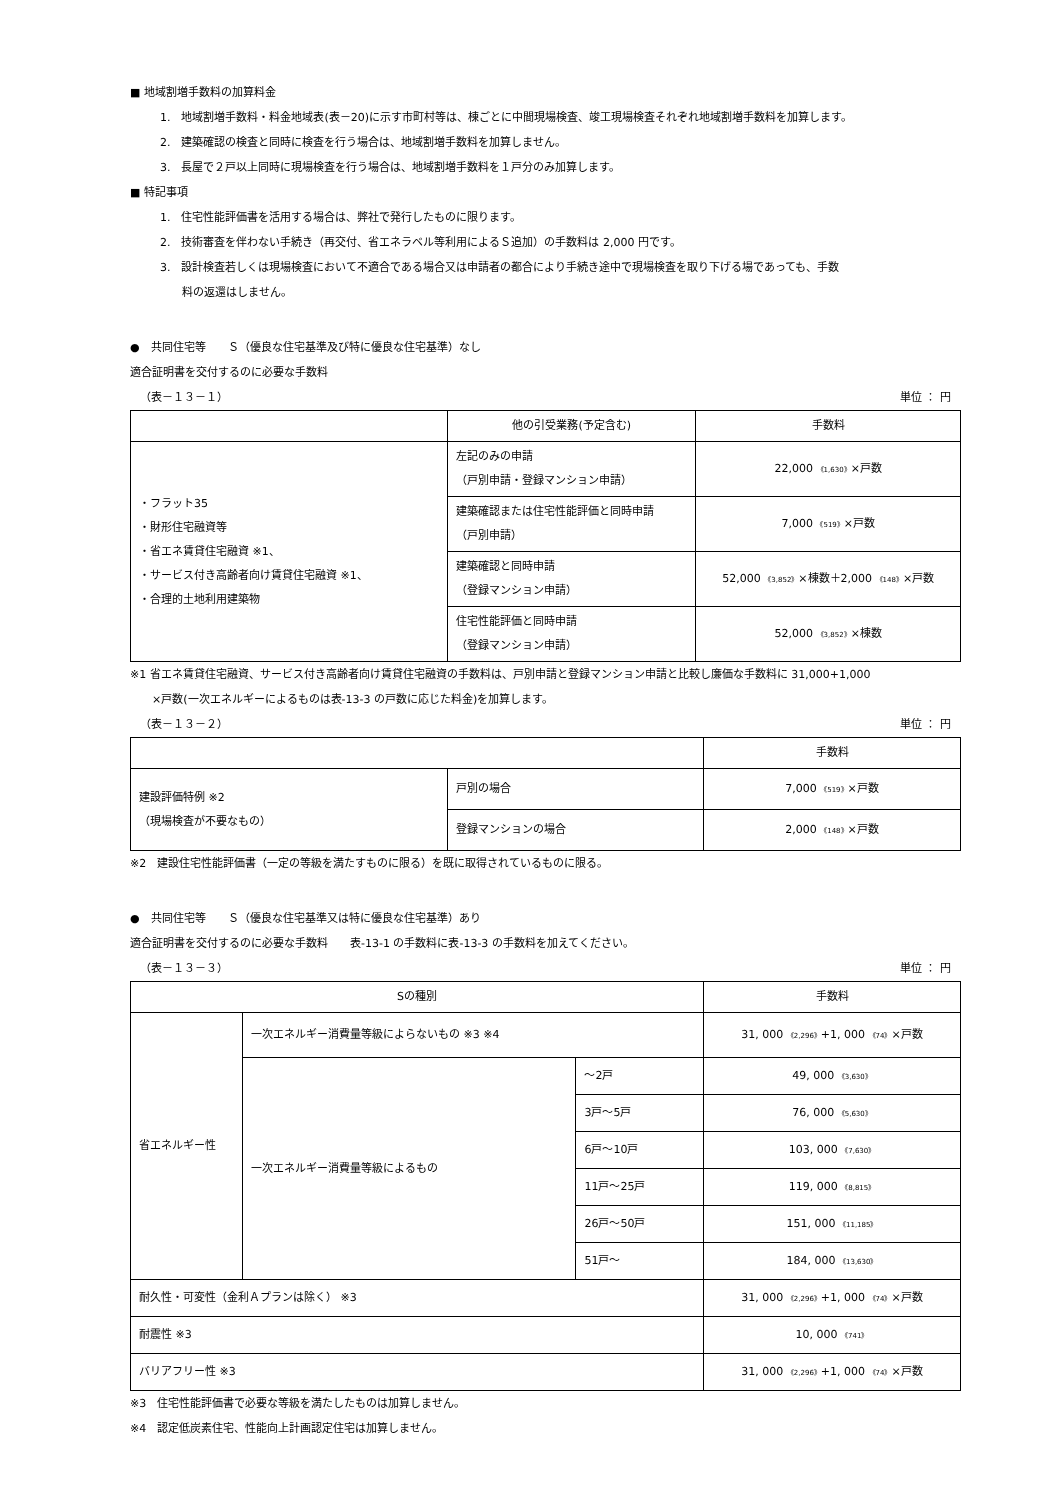■ 地域割増手数料の加算料金
1.　地域割増手数料・料金地域表(表－20)に示す市町村等は、棟ごとに中間現場検査、竣工現場検査それぞれ地域割増手数料を加算します。
2.　建築確認の検査と同時に検査を行う場合は、地域割増手数料を加算しません。
3.　長屋で２戸以上同時に現場検査を行う場合は、地域割増手数料を１戸分のみ加算します。
■ 特記事項
1.　住宅性能評価書を活用する場合は、弊社で発行したものに限ります。
2.　技術審査を伴わない手続き（再交付、省エネラベル等利用によるＳ追加）の手数料は 2,000 円です。
3.　設計検査若しくは現場検査において不適合である場合又は申請者の都合により手続き途中で現場検査を取り下げる場であっても、手数
　　料の返還はしません。
●　共同住宅等　　Ｓ（優良な住宅基準及び特に優良な住宅基準）なし
適合証明書を交付するのに必要な手数料
（表－１３－１） 単位 ： 円
| | 他の引受業務(予定含む) | 手数料 |
| --- | --- | --- |
| ・フラット35 ・財形住宅融資等 ・省エネ賃貸住宅融資 ※1、 ・サービス付き高齢者向け賃貸住宅融資 ※1、 ・合理的土地利用建築物 | 左記のみの申請 （戸別申請・登録マンション申請） | 22,000 《1,630》 ×戸数 |
| | 建築確認または住宅性能評価と同時申請 （戸別申請） | 7,000 《519》 ×戸数 |
| | 建築確認と同時申請 （登録マンション申請） | 52,000 《3,852》 ×棟数＋2,000 《148》 ×戸数 |
| | 住宅性能評価と同時申請 （登録マンション申請） | 52,000 《3,852》 ×棟数 |
※1 省エネ賃貸住宅融資、サービス付き高齢者向け賃貸住宅融資の手数料は、戸別申請と登録マンション申請と比較し廉価な手数料に 31,000+1,000
　　×戸数(一次エネルギーによるものは表-13-3 の戸数に応じた料金)を加算します。
（表－１３－２） 単位 ： 円
| | | 手数料 |
| --- | --- | --- |
| 建設評価特例 ※2 （現場検査が不要なもの） | 戸別の場合 | 7,000 《519》 ×戸数 |
| | 登録マンションの場合 | 2,000 《148》 ×戸数 |
※2　建設住宅性能評価書（一定の等級を満たすものに限る）を既に取得されているものに限る。
●　共同住宅等　　Ｓ（優良な住宅基準又は特に優良な住宅基準）あり
適合証明書を交付するのに必要な手数料　　表-13-1 の手数料に表-13-3 の手数料を加えてください。
（表－１３－３） 単位 ： 円
| Sの種別 | | | 手数料 |
| --- | --- | --- | --- |
| 省エネルギー性 | 一次エネルギー消費量等級によらないもの ※3 ※4 | | 31, 000 《2,296》 +1, 000 《74》 ×戸数 |
| | 一次エネルギー消費量等級によるもの | ～2戸 | 49, 000 《3,630》 |
| | | 3戸～5戸 | 76, 000 《5,630》 |
| | | 6戸～10戸 | 103, 000 《7,630》 |
| | | 11戸～25戸 | 119, 000 《8,815》 |
| | | 26戸～50戸 | 151, 000 《11,185》 |
| | | 51戸～ | 184, 000 《13,630》 |
| 耐久性・可変性（金利Ａプランは除く） ※3 | | | 31, 000 《2,296》 +1, 000 《74》 ×戸数 |
| 耐震性 ※3 | | | 10, 000 《741》 |
| バリアフリー性 ※3 | | | 31, 000 《2,296》 +1, 000 《74》 ×戸数 |
※3　住宅性能評価書で必要な等級を満たしたものは加算しません。
※4　認定低炭素住宅、性能向上計画認定住宅は加算しません。